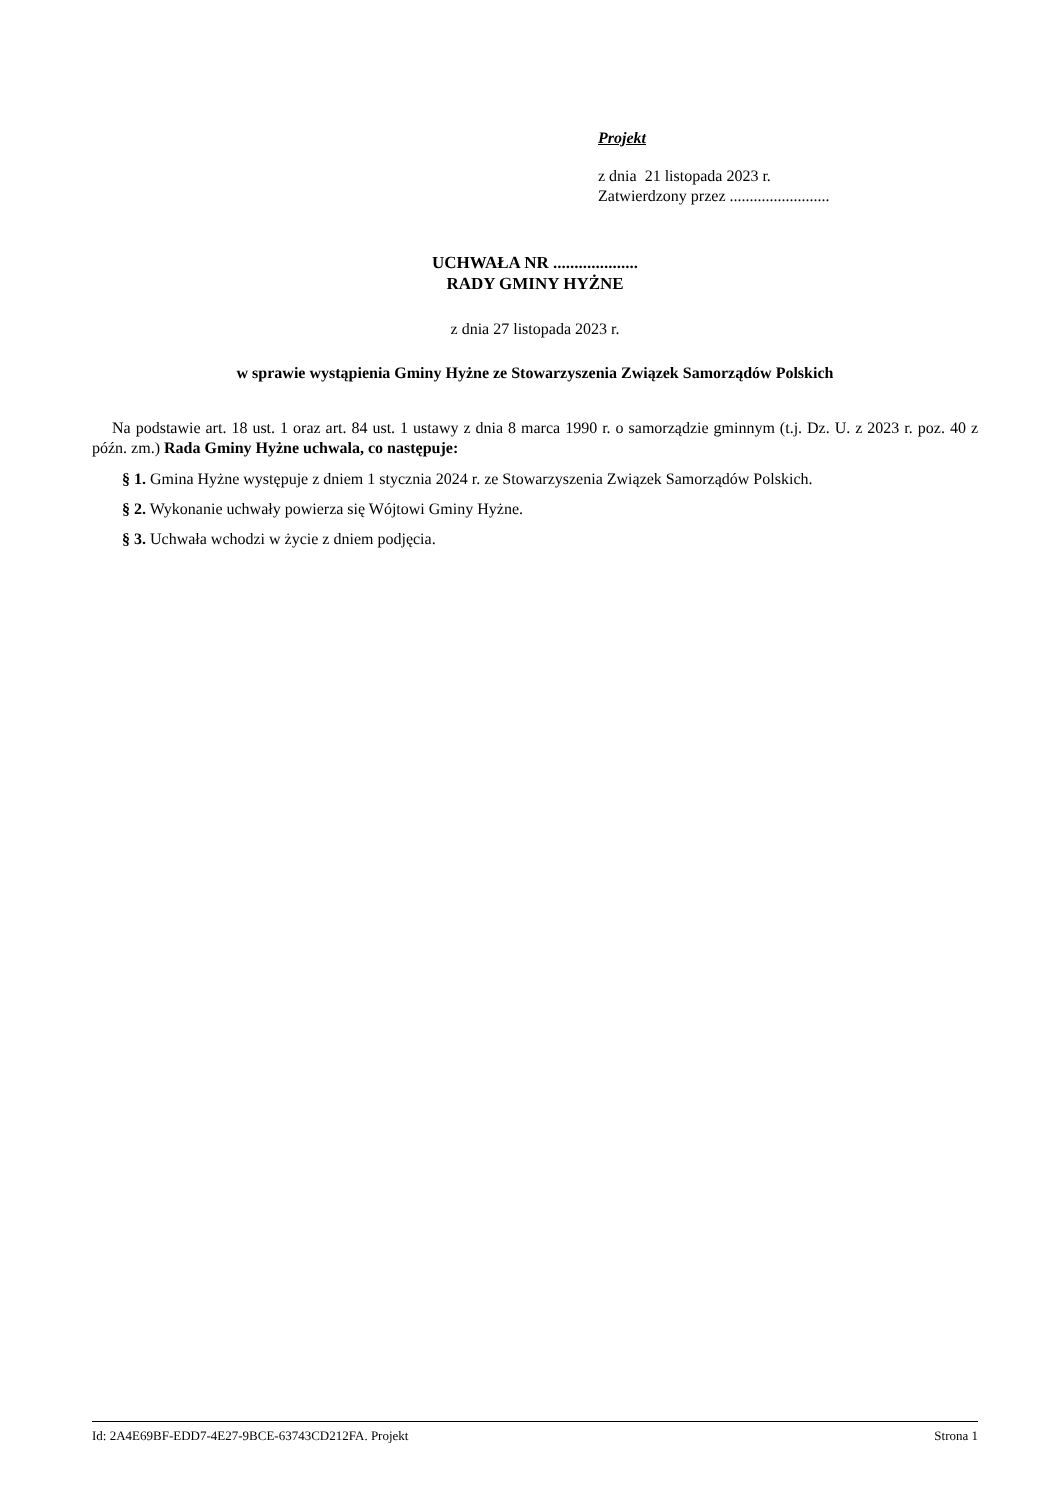Projekt
z dnia 21 listopada 2023 r.
Zatwierdzony przez .........................
UCHWAŁA NR ....................
RADY GMINY HYŻNE
z dnia 27 listopada 2023 r.
w sprawie wystąpienia Gminy Hyżne ze Stowarzyszenia Związek Samorządów Polskich
Na podstawie art. 18 ust. 1 oraz art. 84 ust. 1 ustawy z dnia 8 marca 1990 r. o samorządzie gminnym (t.j. Dz. U. z 2023 r. poz. 40 z późn. zm.) Rada Gminy Hyżne uchwala, co następuje:
§ 1. Gmina Hyżne występuje z dniem 1 stycznia 2024 r. ze Stowarzyszenia Związek Samorządów Polskich.
§ 2. Wykonanie uchwały powierza się Wójtowi Gminy Hyżne.
§ 3. Uchwała wchodzi w życie z dniem podjęcia.
Id: 2A4E69BF-EDD7-4E27-9BCE-63743CD212FA. Projekt Strona 1